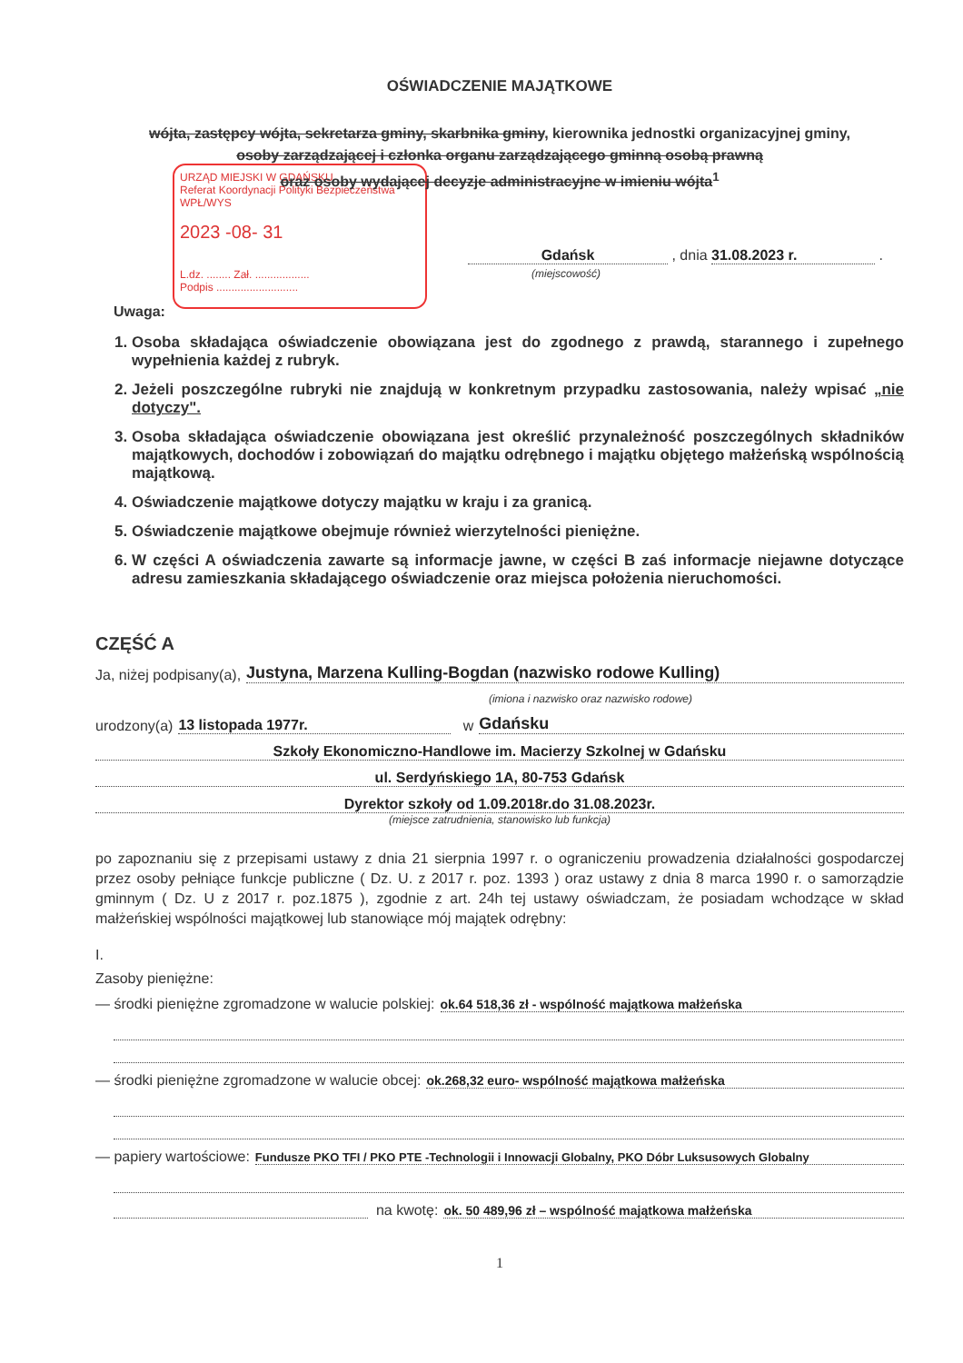URZĄD MIEJSKI W GDAŃSKU
Referat Koordynacji Polityki Bezpieczeństwa
WPŁ/WYS
2023 -08- 31
L.dz. ........ Zał. ..................
Podpis ...........................
OŚWIADCZENIE MAJĄTKOWE
wójta, zastępcy wójta, sekretarza gminy, skarbnika gminy, kierownika jednostki organizacyjnej gminy,
osoby zarządzającej i członka organu zarządzającego gminną osobą prawną
oraz osoby wydającej decyzje administracyjne w imieniu wójta<sup>1</sup>
Gdańsk , dnia 31.08.2023 r. .
(miejscowość)
Uwaga:
1. Osoba składająca oświadczenie obowiązana jest do zgodnego z prawdą, starannego i zupełnego wypełnienia każdej z rubryk.
2. Jeżeli poszczególne rubryki nie znajdują w konkretnym przypadku zastosowania, należy wpisać „nie dotyczy".
3. Osoba składająca oświadczenie obowiązana jest określić przynależność poszczególnych składników majątkowych, dochodów i zobowiązań do majątku odrębnego i majątku objętego małżeńską wspólnością majątkową.
4. Oświadczenie majątkowe dotyczy majątku w kraju i za granicą.
5. Oświadczenie majątkowe obejmuje również wierzytelności pieniężne.
6. W części A oświadczenia zawarte są informacje jawne, w części B zaś informacje niejawne dotyczące adresu zamieszkania składającego oświadczenie oraz miejsca położenia nieruchomości.
CZĘŚĆ A
Ja, niżej podpisany(a), Justyna, Marzena Kulling-Bogdan (nazwisko rodowe Kulling)
(imiona i nazwisko oraz nazwisko rodowe)
urodzony(a) 13 listopada 1977r. w Gdańsku
Szkoły Ekonomiczno-Handlowe im. Macierzy Szkolnej w Gdańsku
ul. Serdyńskiego 1A, 80-753 Gdańsk
Dyrektor szkoły od 1.09.2018r.do 31.08.2023r.
(miejsce zatrudnienia, stanowisko lub funkcja)
po zapoznaniu się z przepisami ustawy z dnia 21 sierpnia 1997 r. o ograniczeniu prowadzenia działalności gospodarczej przez osoby pełniące funkcje publiczne ( Dz. U. z 2017 r. poz. 1393 ) oraz ustawy z dnia 8 marca 1990 r. o samorządzie gminnym ( Dz. U z 2017 r. poz.1875 ), zgodnie z art. 24h tej ustawy oświadczam, że posiadam wchodzące w skład małżeńskiej wspólności majątkowej lub stanowiące mój majątek odrębny:
I.
Zasoby pieniężne:
— środki pieniężne zgromadzone w walucie polskiej: ok.64 518,36 zł - wspólność majątkowa małżeńska
— środki pieniężne zgromadzone w walucie obcej: ok.268,32 euro- wspólność majątkowa małżeńska
— papiery wartościowe: Fundusze PKO TFI / PKO PTE -Technologii i Innowacji Globalny, PKO Dóbr Luksusowych Globalny
na kwotę: ok. 50 489,96 zł – wspólność majątkowa małżeńska
1